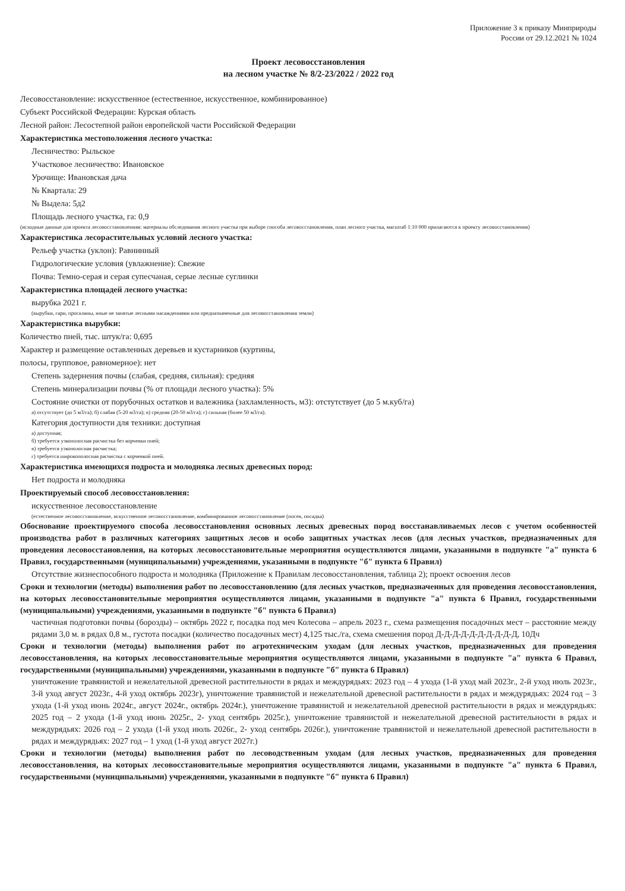Приложение 3 к приказу Минприроды
России от 29.12.2021 № 1024
Проект лесовосстановления
на лесном участке № 8/2-23/2022 / 2022 год
Лесовосстановление: искусственное (естественное, искусственное, комбинированное)
Субъект Российской Федерации: Курская область
Лесной район: Лесостепной район европейской части Российской Федерации
Характеристика местоположения лесного участка:
Лесничество: Рыльское
Участковое лесничество: Ивановское
Урочище: Ивановская дача
№ Квартала: 29
№ Выдела: 5д2
Площадь лесного участка, га: 0,9
(исходные данные для проекта лесовосстановленияя: материалы обследования лесного участка при выборе способа лесовосстановления, план лесного участка, масштаб 1:10 000 прилагаются к проекту лесовосстановления)
Характеристика лесорастительных условий лесного участка:
Рельеф участка (уклон): Равнинный
Гидрологические условия (увлажнение): Свежие
Почва: Темно-серая и серая супесчаная, серые лесные суглинки
Характеристика площадей лесного участка:
вырубка 2021 г.
(вырубки, гари, прогалины, иные не занятые лесными насаждениями или предназначенные для лесовосстановления земли)
Характеристика вырубки:
Количество пней, тыс. штук/га: 0,695
Характер и размещение оставленных деревьев и кустарников (куртины,
полосы, групповое, равномерное): нет
Степень задернения почвы (слабая, средняя, сильная): средняя
Степень минерализации почвы (% от площади лесного участка): 5%
Состояние очистки от порубочных остатков и валежника (захламленность, м3): отстутствует (до 5 м.куб/га)
а) отсутствует (до 5 м3/га); б) слабая (5-20 м3/га); в) средняя (20-50 м3/га); г) сильная (более 50 м3/га).
Категория доступности для техники: доступная
а) доступная;
б) требуется узкополосная расчистка без корчевки пней;
в) требуется узкополосная расчистка;
г) требуется широкополосная расчистка с корчевкой пней.
Характеристика имеющихся подроста и молодняка лесных древесных пород:
Нет подроста и молодняка
Проектируемый способ лесовосстановления:
искусственное лесовосстановление
(естественное лесовосстановление, искусственное лесовосстановление, комбинированное лесовосстановление (посев, посадка)
Обоснование проектируемого способа лесовосстановления основных лесных древесных пород восстанавливаемых лесов с учетом особенностей производства работ в различных категориях защитных лесов и особо защитных участках лесов (для лесных участков, предназначенных для проведения лесовосстановления, на которых лесовосстановительные мероприятия осуществляются лицами, указанными в подпункте "а" пункта 6 Правил, государственными (муниципальными) учреждениями, указанными в подпункте "б" пункта 6 Правил)
Отсутствие жизнеспособного подроста и молодняка (Приложение к Правилам лесовосстановления, таблица 2); проект освоения лесов
Сроки и технологии (методы) выполнения работ по лесовосстановлению (для лесных участков, предназначенных для проведения лесовосстановления, на которых лесовосстановительные мероприятия осуществляются лицами, указанными в подпункте "а" пункта 6 Правил, государственными (муниципальными) учреждениями, указанными в подпункте "б" пункта 6 Правил)
частичная подготовки почвы (борозды) – октябрь 2022 г, посадка под меч Колесова – апрель 2023 г., схема размещения посадочных мест – расстояние между рядами 3,0 м. в рядах 0,8 м., густота посадки (количество посадочных мест) 4,125 тыс./га, схема смешения пород Д-Д-Д-Д-Д-Д-Д-Д-Д-Д, 10Дч
Сроки и технологии (методы) выполнения работ по агротехническим уходам (для лесных участков, предназначенных для проведения лесовосстановления, на которых лесовосстановительные мероприятия осуществляются лицами, указанными в подпункте "а" пункта 6 Правил, государственными (муниципальными) учреждениями, указанными в подпункте "б" пункта 6 Правил)
уничтожение травянистой и нежелательной древесной растительности в рядах и междурядьях: 2023 год – 4 ухода (1-й уход май 2023г., 2-й уход июль 2023г., 3-й уход август 2023г., 4-й уход октябрь 2023г), уничтожение травянистой и нежелательной древесной растительности в рядах и междурядьях: 2024 год – 3 ухода (1-й уход июнь 2024г., август 2024г., октябрь 2024г.), уничтожение травянистой и нежелательной древесной растительности в рядах и междурядьях: 2025 год – 2 ухода (1-й уход июнь 2025г., 2- уход сентябрь 2025г.), уничтожение травянистой и нежелательной древесной растительности в рядах и междурядьях: 2026 год – 2 ухода (1-й уход июль 2026г., 2- уход сентябрь 2026г.), уничтожение травянистой и нежелательной древесной растительности в рядах и междурядьях: 2027 год – 1 уход (1-й уход август 2027г.)
Сроки и технологии (методы) выполнения работ по лесоводственным уходам (для лесных участков, предназначенных для проведения лесовосстановления, на которых лесовосстановительные мероприятия осуществляются лицами, указанными в подпункте "а" пункта 6 Правил, государственными (муниципальными) учреждениями, указанными в подпункте "б" пункта 6 Правил)